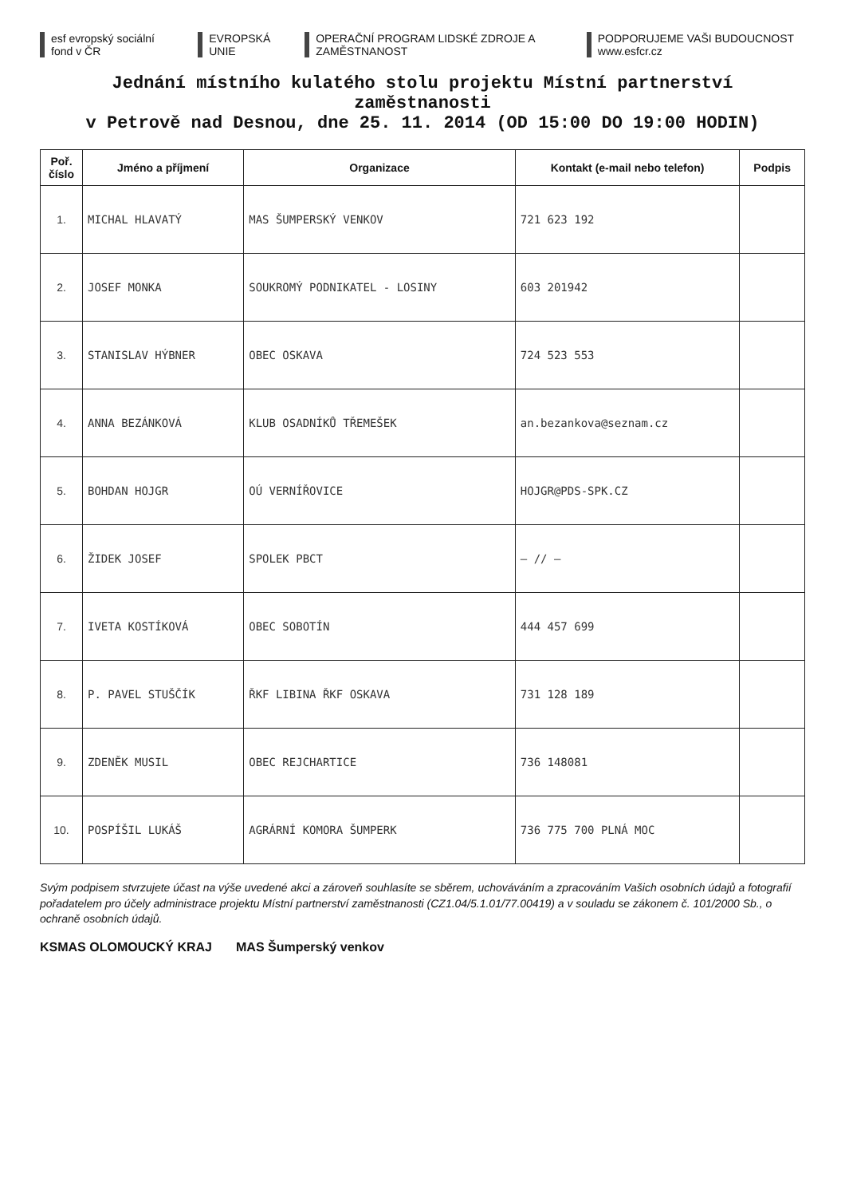esf evropský sociální fond v ČR
EVROPSKÁ UNIE
OPERAČNÍ PROGRAM LIDSKÉ ZDROJE A ZAMĚSTNANOST
PODPORUJEME VAŠI BUDOUCNOST www.esfcr.cz
Jednání místního kulatého stolu projektu Místní partnerství zaměstnanosti
v Petrově nad Desnou, dne 25. 11. 2014 (OD 15:00 DO 19:00 HODIN)
| Poř. číslo | Jméno a příjmení | Organizace | Kontakt (e-mail nebo telefon) | Podpis |
| --- | --- | --- | --- | --- |
| 1. | MICHAL HLAVATÝ | MAS ŠUMPERSKÝ VENKOV | 721 623 192 | |
| 2. | JOSEF MONKA | SOUKROMÝ PODNIKATEL - LOSINY | 603 201942 | |
| 3. | STANISLAV HÝBNER | OBEC OSKAVA | 724 523 553 | |
| 4. | ANNA BEZÁNKOVÁ | KLUB OSADNÍKŮ TŘEMEŠEK | an.bezankova@seznam.cz | |
| 5. | BOHDAN HOJGR | OÚ VERNÍŘOVICE | HOJGR@PDS-SPK.CZ | |
| 6. | ŽIDEK JOSEF | SPOLEK PBCT | — // — | |
| 7. | IVETA KOSTÍKOVÁ | OBEC SOBOTÍN | 444 457 699 | |
| 8. | P. PAVEL STUŠČÍK | ŘKF LIBINA ŘKF OSKAVA | 731 128 189 | |
| 9. | ZDENĚK MUSIL | OBEC REJCHARTICE | 736 148081 | |
| 10. | POSPÍŠIL LUKÁŠ | AGRÁRNÍ KOMORA ŠUMPERK | 736 775 700 PLNÁ MOC | |
Svým podpisem stvrzujete účast na výše uvedené akci a zároveň souhlasíte se sběrem, uchováváním a zpracováním Vašich osobních údajů a fotografií pořadatelem pro účely administrace projektu Místní partnerství zaměstnanosti (CZ1.04/5.1.01/77.00419) a v souladu se zákonem č. 101/2000 Sb., o ochraně osobních údajů.
KSMAS OLOMOUCKÝ KRAJ MAS Šumperský venkov